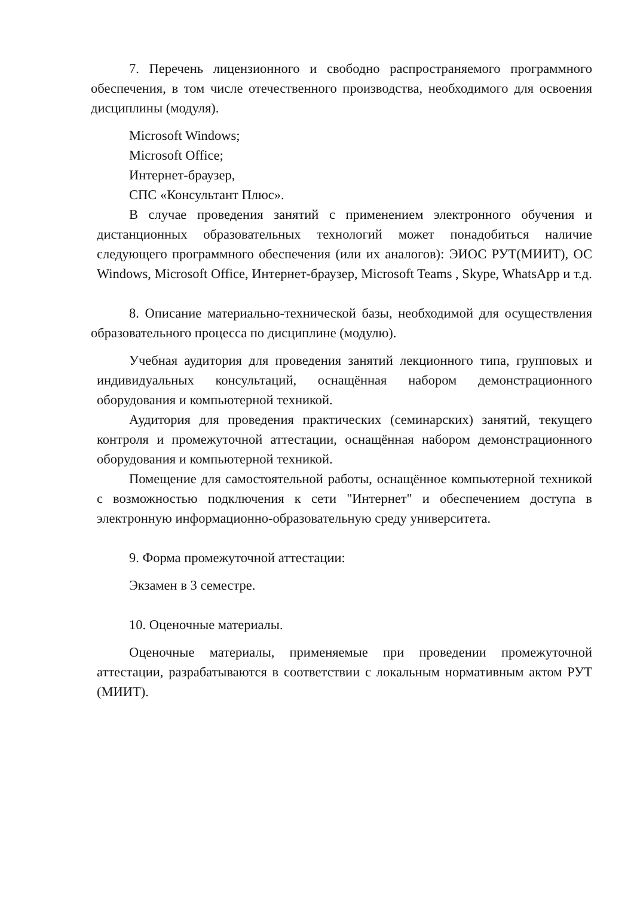7. Перечень лицензионного и свободно распространяемого программного обеспечения, в том числе отечественного производства, необходимого для освоения дисциплины (модуля).
Microsoft Windows;
Microsoft Office;
Интернет-браузер,
СПС «Консультант Плюс».
В случае проведения занятий с применением электронного обучения и дистанционных образовательных технологий может понадобиться наличие следующего программного обеспечения (или их аналогов): ЭИОС РУТ(МИИТ), ОС Windows, Microsoft Office, Интернет-браузер, Microsoft Teams , Skype, WhatsApp и т.д.
8. Описание материально-технической базы, необходимой для осуществления образовательного процесса по дисциплине (модулю).
Учебная аудитория для проведения занятий лекционного типа, групповых и индивидуальных консультаций, оснащённая набором демонстрационного оборудования и компьютерной техникой.
Аудитория для проведения практических (семинарских) занятий, текущего контроля и промежуточной аттестации, оснащённая набором демонстрационного оборудования и компьютерной техникой.
Помещение для самостоятельной работы, оснащённое компьютерной техникой с возможностью подключения к сети "Интернет" и обеспечением доступа в электронную информационно-образовательную среду университета.
9. Форма промежуточной аттестации:
Экзамен в 3 семестре.
10. Оценочные материалы.
Оценочные материалы, применяемые при проведении промежуточной аттестации, разрабатываются в соответствии с локальным нормативным актом РУТ (МИИТ).